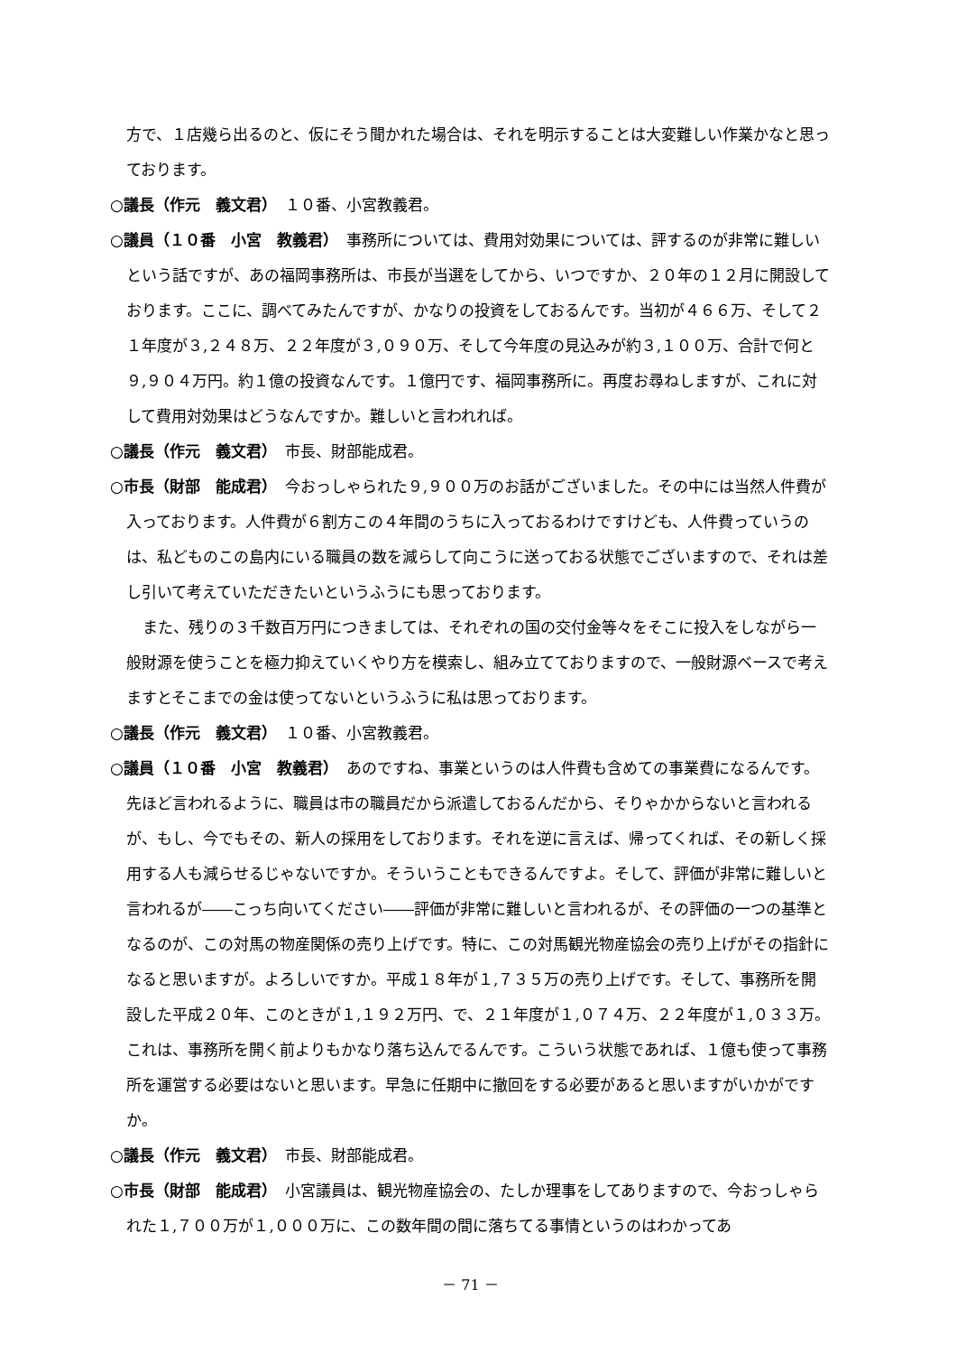方で、１店幾ら出るのと、仮にそう聞かれた場合は、それを明示することは大変難しい作業かなと思っております。
○議長（作元　義文君）　１０番、小宮教義君。
○議員（１０番　小宮　教義君）　事務所については、費用対効果については、評するのが非常に難しいという話ですが、あの福岡事務所は、市長が当選をしてから、いつですか、２０年の１２月に開設しております。ここに、調べてみたんですが、かなりの投資をしておるんです。当初が４６６万、そして２１年度が３,２４８万、２２年度が３,０９０万、そして今年度の見込みが約３,１００万、合計で何と９,９０４万円。約１億の投資なんです。１億円です、福岡事務所に。再度お尋ねしますが、これに対して費用対効果はどうなんですか。難しいと言われれば。
○議長（作元　義文君）　市長、財部能成君。
○市長（財部　能成君）　今おっしゃられた９,９００万のお話がございました。その中には当然人件費が入っております。人件費が６割方この４年間のうちに入っておるわけですけども、人件費っていうのは、私どものこの島内にいる職員の数を減らして向こうに送っておる状態でございますので、それは差し引いて考えていただきたいというふうにも思っております。
また、残りの３千数百万円につきましては、それぞれの国の交付金等々をそこに投入をしながら一般財源を使うことを極力抑えていくやり方を模索し、組み立てておりますので、一般財源ベースで考えますとそこまでの金は使ってないというふうに私は思っております。
○議長（作元　義文君）　１０番、小宮教義君。
○議員（１０番　小宮　教義君）　あのですね、事業というのは人件費も含めての事業費になるんです。先ほど言われるように、職員は市の職員だから派遣しておるんだから、そりゃかからないと言われるが、もし、今でもその、新人の採用をしております。それを逆に言えば、帰ってくれば、その新しく採用する人も減らせるじゃないですか。そういうこともできるんですよ。そして、評価が非常に難しいと言われるが――こっち向いてください――評価が非常に難しいと言われるが、その評価の一つの基準となるのが、この対馬の物産関係の売り上げです。特に、この対馬観光物産協会の売り上げがその指針になると思いますが。よろしいですか。平成１８年が１,７３５万の売り上げです。そして、事務所を開設した平成２０年、このときが１,１９２万円、で、２１年度が１,０７４万、２２年度が１,０３３万。これは、事務所を開く前よりもかなり落ち込んでるんです。こういう状態であれば、１億も使って事務所を運営する必要はないと思います。早急に任期中に撤回をする必要があると思いますがいかがですか。
○議長（作元　義文君）　市長、財部能成君。
○市長（財部　能成君）　小宮議員は、観光物産協会の、たしか理事をしてありますので、今おっしゃられた１,７００万が１,０００万に、この数年間の間に落ちてる事情というのはわかってあ
－ 71 －